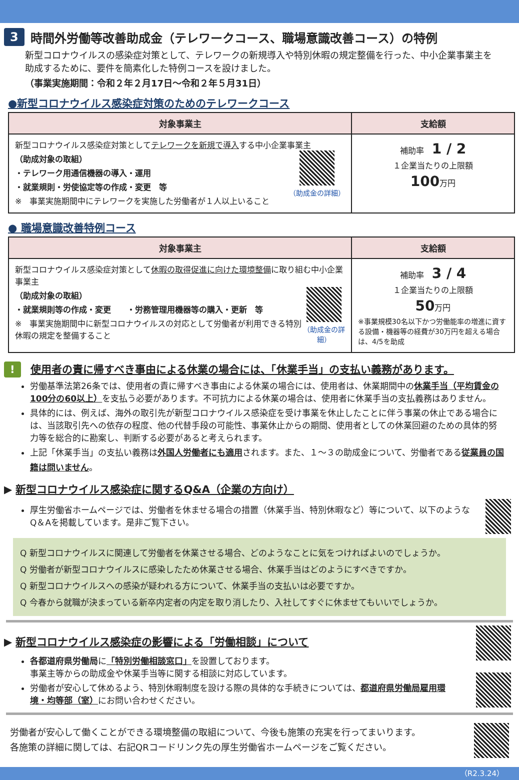3 時間外労働等改善助成金（テレワークコース、職場意識改善コース）の特例
新型コロナウイルスの感染症対策として、テレワークの新規導入や特別休暇の規定整備を行った、中小企業事業主を助成するために、要件を簡素化した特例コースを設けました。
（事業実施期間：令和２年２月17日～令和２年５月31日）
●新型コロナウイルス感染症対策のためのテレワークコース
| 対象事業主 | 支給額 |
| --- | --- |
| 新型コロナウイルス感染症対策として テレワークを新規で導入 する中小企業事業主 （助成対象の取組） ・テレワーク用通信機器の導入・運用 ・就業規則・労使協定等の作成・変更 等 ※ 事業実施期間中にテレワークを実施した労働者が１人以上いること （助成金の詳細） | 補助率 1 / 2 １企業当たりの上限額 100 万円 |
● 職場意識改善特例コース
| 対象事業主 | 支給額 |
| --- | --- |
| 新型コロナウイルス感染症対策として 休暇の取得促進に向けた環境整備 に取り組む中小企業事業主 （助成対象の取組） ・就業規則等の作成・変更 ・労務管理用機器等の購入・更新 等 ※ 事業実施期間中に新型コロナウイルスの対応として労働者が利用できる特別休暇の規定を整備すること （助成金の詳細） | 補助率 3 / 4 １企業当たりの上限額 50 万円 ※事業規模30名以下かつ労働能率の増進に資する設備・機器等の経費が30万円を超える場合は、4/5を助成 |
! 使用者の責に帰すべき事由による休業の場合には、「休業手当」の支払い義務があります。
労働基準法第26条では、使用者の責に帰すべき事由による休業の場合には、使用者は、休業期間中の休業手当（平均賃金の100分の60以上）を支払う必要があります。不可抗力による休業の場合は、使用者に休業手当の支払義務はありません。
具体的には、例えば、海外の取引先が新型コロナウイルス感染症を受け事業を休止したことに伴う事業の休止である場合には、当該取引先への依存の程度、他の代替手段の可能性、事業休止からの期間、使用者としての休業回避のための具体的努力等を総合的に勘案し、判断する必要があると考えられます。
上記「休業手当」の支払い義務は外国人労働者にも適用されます。また、１～３の助成金について、労働者である従業員の国籍は問いません。
▶ 新型コロナウイルス感染症に関するQ&A（企業の方向け）
厚生労働省ホームページでは、労働者を休ませる場合の措置（休業手当、特別休暇など）等について、以下のようなQ＆Aを掲載しています。是非ご覧下さい。
Q 新型コロナウイルスに関連して労働者を休業させる場合、どのようなことに気をつければよいのでしょうか。
Q 労働者が新型コロナウイルスに感染したため休業させる場合、休業手当はどのようにすべきですか。
Q 新型コロナウイルスへの感染が疑われる方について、休業手当の支払いは必要ですか。
Q 今春から就職が決まっている新卒内定者の内定を取り消したり、入社してすぐに休ませてもいいでしょうか。
▶ 新型コロナウイルス感染症の影響による「労働相談」について
各都道府県労働局に「特別労働相談窓口」を設置しております。
事業主等からの助成金や休業手当等に関する相談に対応しています。
労働者が安心して休めるよう、特別休暇制度を設ける際の具体的な手続きについては、都道府県労働局雇用環境・均等部（室）にお問い合わせください。
労働者が安心して働くことができる環境整備の取組について、今後も施策の充実を行ってまいります。
各施策の詳細に関しては、右記QRコードリンク先の厚生労働省ホームページをご覧ください。
（R2.3.24）